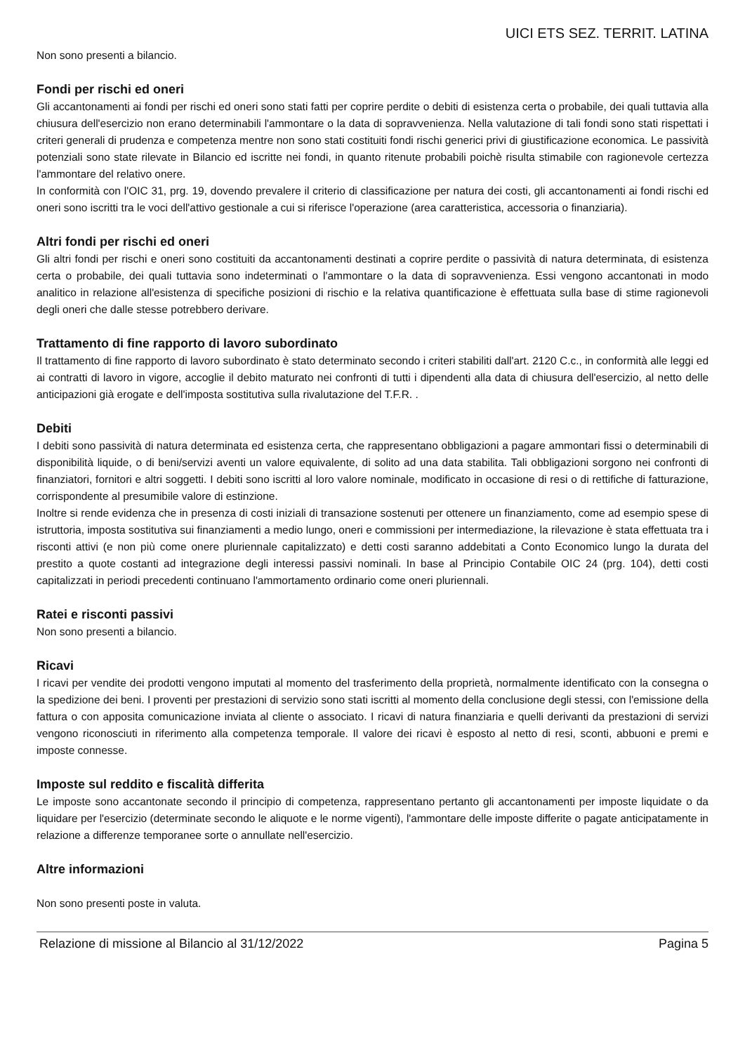UICI ETS SEZ. TERRIT. LATINA
Non sono presenti a bilancio.
Fondi per rischi ed oneri
Gli accantonamenti ai fondi per rischi ed oneri sono stati fatti per coprire perdite o debiti di esistenza certa o probabile, dei quali tuttavia alla chiusura dell'esercizio non erano determinabili l'ammontare o la data di sopravvenienza. Nella valutazione di tali fondi sono stati rispettati i criteri generali di prudenza e competenza mentre non sono stati costituiti fondi rischi generici privi di giustificazione economica. Le passività potenziali sono state rilevate in Bilancio ed iscritte nei fondi, in quanto ritenute probabili poichè risulta stimabile con ragionevole certezza l'ammontare del relativo onere.
In conformità con l'OIC 31, prg. 19, dovendo prevalere il criterio di classificazione per natura dei costi, gli accantonamenti ai fondi rischi ed oneri sono iscritti tra le voci dell'attivo gestionale a cui si riferisce l'operazione (area caratteristica, accessoria o finanziaria).
Altri fondi per rischi ed oneri
Gli altri fondi per rischi e oneri sono costituiti da accantonamenti destinati a coprire perdite o passività di natura determinata, di esistenza certa o probabile, dei quali tuttavia sono indeterminati o l'ammontare o la data di sopravvenienza. Essi vengono accantonati in modo analitico in relazione all'esistenza di specifiche posizioni di rischio e la relativa quantificazione è effettuata sulla base di stime ragionevoli degli oneri che dalle stesse potrebbero derivare.
Trattamento di fine rapporto di lavoro subordinato
Il trattamento di fine rapporto di lavoro subordinato è stato determinato secondo i criteri stabiliti dall'art. 2120 C.c., in conformità alle leggi ed ai contratti di lavoro in vigore, accoglie il debito maturato nei confronti di tutti i dipendenti alla data di chiusura dell'esercizio, al netto delle anticipazioni già erogate e dell'imposta sostitutiva sulla rivalutazione del T.F.R. .
Debiti
I debiti sono passività di natura determinata ed esistenza certa, che rappresentano obbligazioni a pagare ammontari fissi o determinabili di disponibilità liquide, o di beni/servizi aventi un valore equivalente, di solito ad una data stabilita. Tali obbligazioni sorgono nei confronti di finanziatori, fornitori e altri soggetti. I debiti sono iscritti al loro valore nominale, modificato in occasione di resi o di rettifiche di fatturazione, corrispondente al presumibile valore di estinzione.
Inoltre si rende evidenza che in presenza di costi iniziali di transazione sostenuti per ottenere un finanziamento, come ad esempio spese di istruttoria, imposta sostitutiva sui finanziamenti a medio lungo, oneri e commissioni per intermediazione, la rilevazione è stata effettuata tra i risconti attivi (e non più come onere pluriennale capitalizzato) e detti costi saranno addebitati a Conto Economico lungo la durata del prestito a quote costanti ad integrazione degli interessi passivi nominali. In base al Principio Contabile OIC 24 (prg. 104), detti costi capitalizzati in periodi precedenti continuano l'ammortamento ordinario come oneri pluriennali.
Ratei e risconti passivi
Non sono presenti a bilancio.
Ricavi
I ricavi per vendite dei prodotti vengono imputati al momento del trasferimento della proprietà, normalmente identificato con la consegna o la spedizione dei beni. I proventi per prestazioni di servizio sono stati iscritti al momento della conclusione degli stessi, con l'emissione della fattura o con apposita comunicazione inviata al cliente o associato. I ricavi di natura finanziaria e quelli derivanti da prestazioni di servizi vengono riconosciuti in riferimento alla competenza temporale. Il valore dei ricavi è esposto al netto di resi, sconti, abbuoni e premi e imposte connesse.
Imposte sul reddito e fiscalità differita
Le imposte sono accantonate secondo il principio di competenza, rappresentano pertanto gli accantonamenti per imposte liquidate o da liquidare per l'esercizio (determinate secondo le aliquote e le norme vigenti), l'ammontare delle imposte differite o pagate anticipatamente in relazione a differenze temporanee sorte o annullate nell'esercizio.
Altre informazioni
Non sono presenti poste in valuta.
Relazione di missione al Bilancio al 31/12/2022 Pagina 5